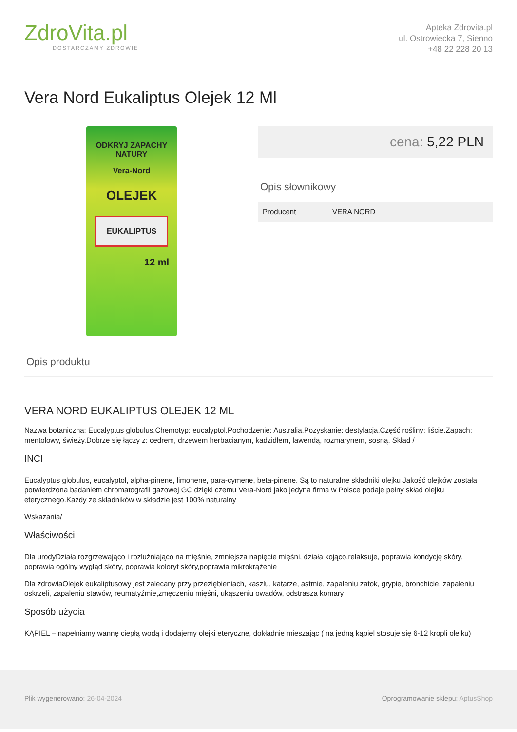ZdroVita.pl
DOSTARCZAMY ZDROWIE
Apteka Zdrovita.pl
ul. Ostrowiecka 7, Sienno
+48 22 228 20 13
Vera Nord Eukaliptus Olejek 12 Ml
ODKRYJ ZAPACHY
NATURY
Vera-Nord
OLEJEK
EUKALIPTUS
12 ml
cena: 5,22 PLN
Opis słownikowy
| Producent | VERA NORD |
Opis produktu
VERA NORD EUKALIPTUS OLEJEK 12 ML
Nazwa botaniczna: Eucalyptus globulus.Chemotyp: eucalyptol.Pochodzenie: Australia.Pozyskanie: destylacja.Część rośliny: liście.Zapach: mentolowy, świeży.Dobrze się łączy z: cedrem, drzewem herbacianym, kadzidłem, lawendą, rozmarynem, sosną. Skład /
INCI
Eucalyptus globulus, eucalyptol, alpha-pinene, limonene, para-cymene, beta-pinene. Są to naturalne składniki olejku Jakość olejków została potwierdzona badaniem chromatografii gazowej GC dzięki czemu Vera-Nord jako jedyna firma w Polsce podaje pełny skład olejku eterycznego.Każdy ze składników w składzie jest 100% naturalny
Wskazania/
Właściwości
Dla urodyDziała rozgrzewająco i rozluźniająco na mięśnie, zmniejsza napięcie mięśni, działa kojąco,relaksuje, poprawia kondycję skóry, poprawia ogólny wygląd skóry, poprawia koloryt skóry,poprawia mikrokrążenie
Dla zdrowiaOlejek eukaliptusowy jest zalecany przy przeziębieniach, kaszlu, katarze, astmie, zapaleniu zatok, grypie, bronchicie, zapaleniu oskrzeli, zapaleniu stawów, reumatyźmie,zmęczeniu mięśni, ukąszeniu owadów, odstrasza komary
Sposób użycia
KĄPIEL – napełniamy wannę ciepłą wodą i dodajemy olejki eteryczne, dokładnie mieszając ( na jedną kąpiel stosuje się 6-12 kropli olejku)
Plik wygenerowano: 26-04-2024 Oprogramowanie sklepu: AptusShop